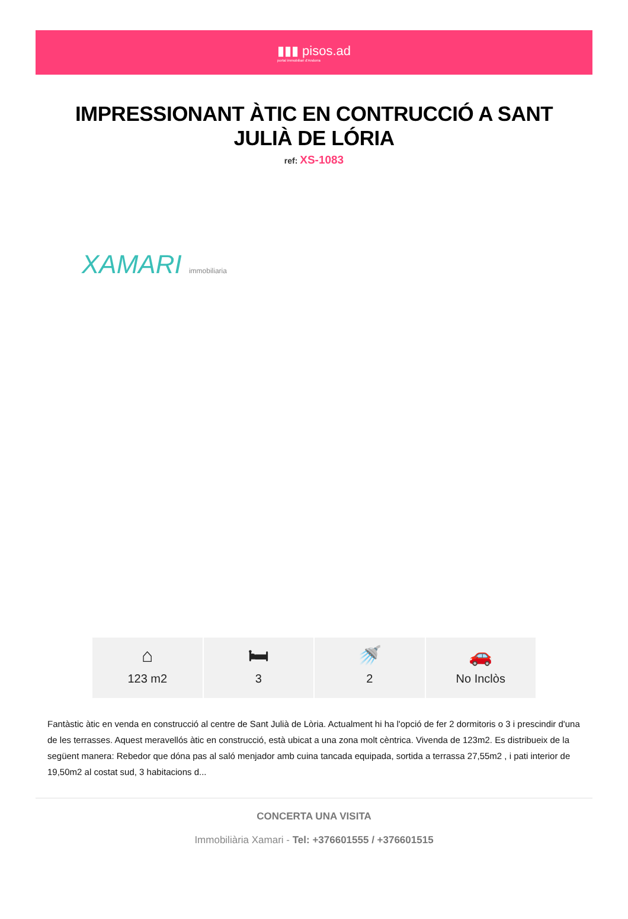▮▮▮ pisos.ad
portal immobiliari d'Andorra
IMPRESSIONANT ÀTIC EN CONTRUCCIÓ A SANT JULIÀ DE LÓRIA
ref: XS-1083
XAMARI immobiliaria
⌂
123 m2
🛏
3
🚿
2
🚗
No Inclòs
Fantàstic àtic en venda en construcció al centre de Sant Julià de Lòria. Actualment hi ha l'opció de fer 2 dormitoris o 3 i prescindir d'una de les terrasses. Aquest meravellós àtic en construcció, està ubicat a una zona molt cèntrica. Vivenda de 123m2. Es distribueix de la següent manera: Rebedor que dóna pas al saló menjador amb cuina tancada equipada, sortida a terrassa 27,55m2 , i pati interior de 19,50m2 al costat sud, 3 habitacions d...
CONCERTA UNA VISITA
Immobiliària Xamari - Tel: +376601555 / +376601515